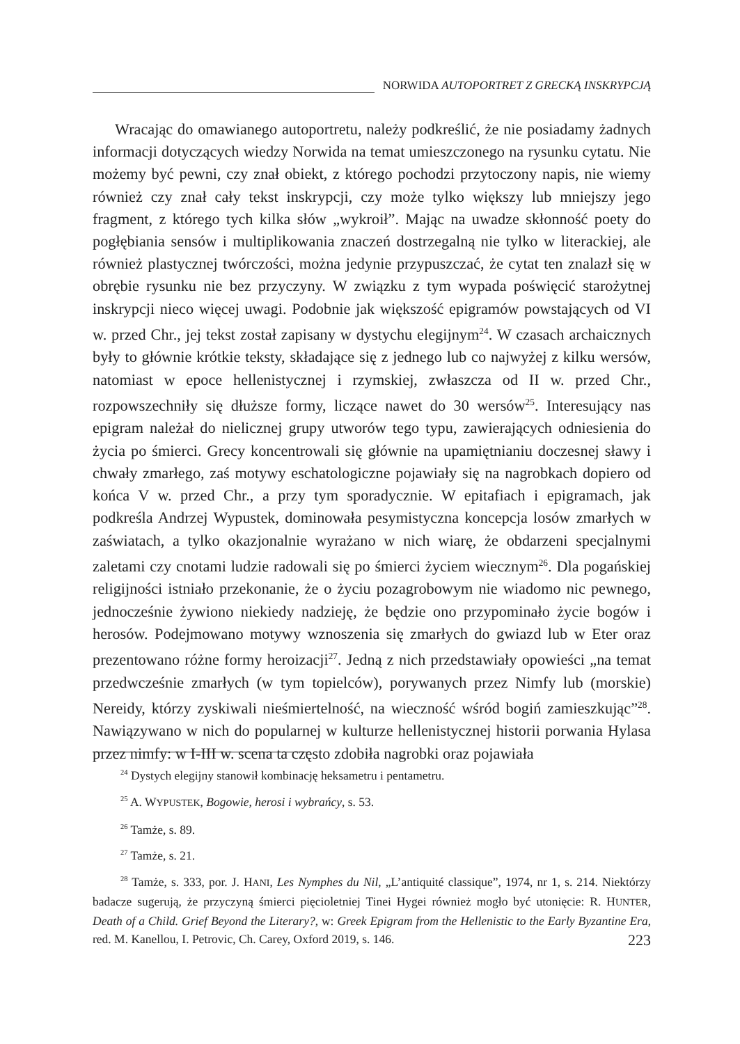NORWIDA AUTOPORTRET Z GRECKĄ INSKRYPCJĄ
Wracając do omawianego autoportretu, należy podkreślić, że nie posiadamy żadnych informacji dotyczących wiedzy Norwida na temat umieszczonego na rysunku cytatu. Nie możemy być pewni, czy znał obiekt, z którego pochodzi przytoczony napis, nie wiemy również czy znał cały tekst inskrypcji, czy może tylko większy lub mniejszy jego fragment, z którego tych kilka słów „wykroił”. Mając na uwadze skłonność poety do pogłębiania sensów i multiplikowania znaczeń dostrzegalną nie tylko w literackiej, ale również plastycznej twórczości, można jedynie przypuszczać, że cytat ten znalazł się w obrębie rysunku nie bez przyczyny. W związku z tym wypada poświęcić starożytnej inskrypcji nieco więcej uwagi. Podobnie jak większość epigramów powstających od VI w. przed Chr., jej tekst został zapisany w dystychu elegijnym<sup>24</sup>. W czasach archaicznych były to głównie krótkie teksty, składające się z jednego lub co najwyżej z kilku wersów, natomiast w epoce hellenistycznej i rzymskiej, zwłaszcza od II w. przed Chr., rozpowszechniły się dłuższe formy, liczące nawet do 30 wersów<sup>25</sup>. Interesujący nas epigram należał do nielicznej grupy utworów tego typu, zawierających odniesienia do życia po śmierci. Grecy koncentrowali się głównie na upamiętnianiu doczesnej sławy i chwały zmarłego, zaś motywy eschatologiczne pojawiały się na nagrobkach dopiero od końca V w. przed Chr., a przy tym sporadycznie. W epitafiach i epigramach, jak podkreśla Andrzej Wypustek, dominowała pesymistyczna koncepcja losów zmarłych w zaświatach, a tylko okazjonalnie wyrażano w nich wiarę, że obdarzeni specjalnymi zaletami czy cnotami ludzie radowali się po śmierci życiem wiecznym<sup>26</sup>. Dla pogańskiej religijności istniało przekonanie, że o życiu pozagrobowym nie wiadomo nic pewnego, jednocześnie żywiono niekiedy nadzieję, że będzie ono przypominało życie bogów i herosów. Podejmowano motywy wznoszenia się zmarłych do gwiazd lub w Eter oraz prezentowano różne formy heroizacji<sup>27</sup>. Jedną z nich przedstawiały opowieści „na temat przedwcześnie zmarłych (w tym topielców), porywanych przez Nimfy lub (morskie) Nereidy, którzy zyskiwali nieśmiertelność, na wieczność wśród bogiń zamieszkując”<sup>28</sup>. Nawiązywano w nich do popularnej w kulturze hellenistycznej historii porwania Hylasa przez nimfy: w I-III w. scena ta często zdobiła nagrobki oraz pojawiała
<sup>24</sup> Dystych elegijny stanowił kombinację heksametru i pentametru.
<sup>25</sup> A. WYPUSTEK, Bogowie, herosi i wybrańcy, s. 53.
<sup>26</sup> Tamże, s. 89.
<sup>27</sup> Tamże, s. 21.
<sup>28</sup> Tamże, s. 333, por. J. HANI, Les Nymphes du Nil, „L’antiquité classique”, 1974, nr 1, s. 214. Niektórzy badacze sugerują, że przyczyną śmierci pięcioletniej Tinei Hygei również mogło być utonięcie: R. HUNTER, Death of a Child. Grief Beyond the Literary?, w: Greek Epigram from the Hellenistic to the Early Byzantine Era, red. M. Kanellou, I. Petrovic, Ch. Carey, Oxford 2019, s. 146.
223